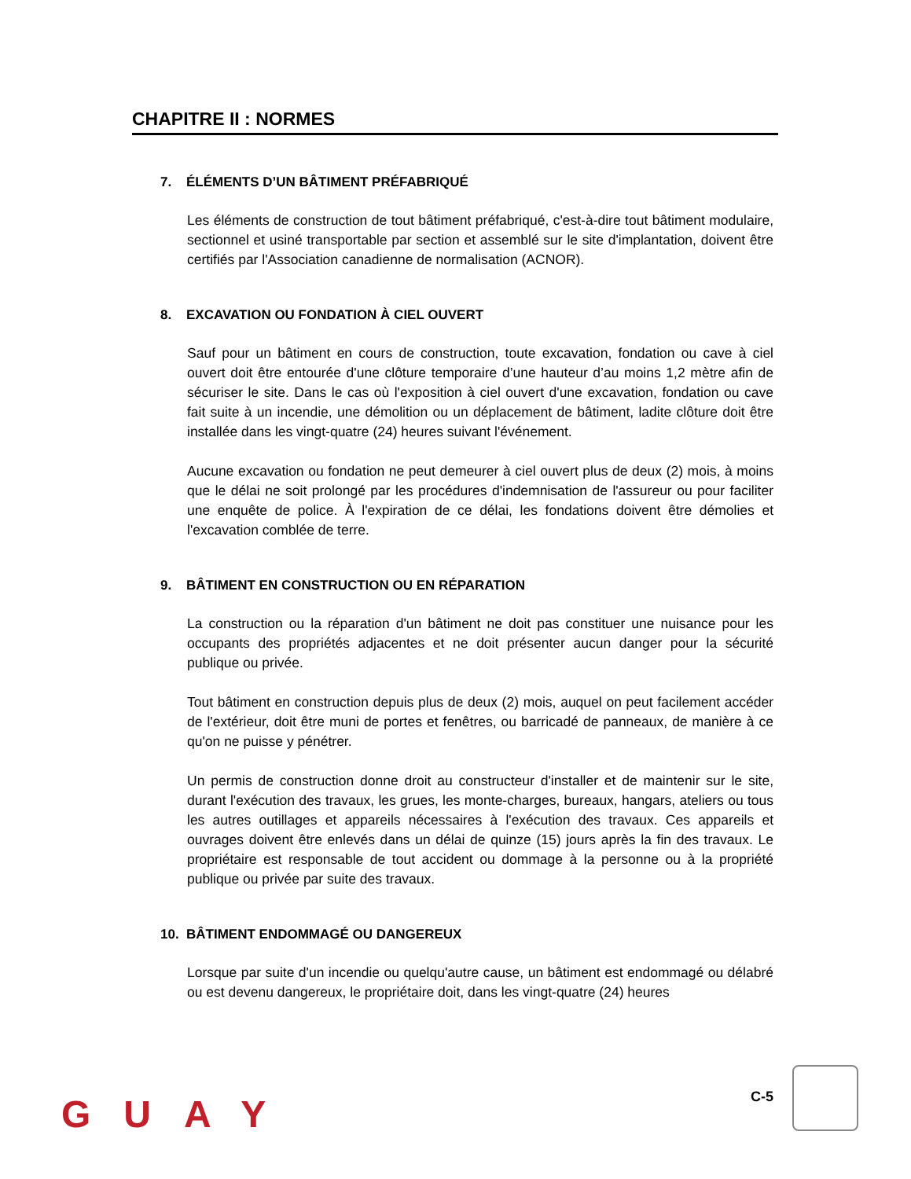CHAPITRE II : NORMES
7. ÉLÉMENTS D’UN BÂTIMENT PRÉFABRIQUÉ
Les éléments de construction de tout bâtiment préfabriqué, c'est-à-dire tout bâtiment modulaire, sectionnel et usiné transportable par section et assemblé sur le site d'implantation, doivent être certifiés par l'Association canadienne de normalisation (ACNOR).
8. EXCAVATION OU FONDATION À CIEL OUVERT
Sauf pour un bâtiment en cours de construction, toute excavation, fondation ou cave à ciel ouvert doit être entourée d'une clôture temporaire d’une hauteur d’au moins 1,2 mètre afin de sécuriser le site. Dans le cas où l'exposition à ciel ouvert d'une excavation, fondation ou cave fait suite à un incendie, une démolition ou un déplacement de bâtiment, ladite clôture doit être installée dans les vingt-quatre (24) heures suivant l'événement.
Aucune excavation ou fondation ne peut demeurer à ciel ouvert plus de deux (2) mois, à moins que le délai ne soit prolongé par les procédures d'indemnisation de l'assureur ou pour faciliter une enquête de police. À l'expiration de ce délai, les fondations doivent être démolies et l'excavation comblée de terre.
9. BÂTIMENT EN CONSTRUCTION OU EN RÉPARATION
La construction ou la réparation d'un bâtiment ne doit pas constituer une nuisance pour les occupants des propriétés adjacentes et ne doit présenter aucun danger pour la sécurité publique ou privée.
Tout bâtiment en construction depuis plus de deux (2) mois, auquel on peut facilement accéder de l'extérieur, doit être muni de portes et fenêtres, ou barricadé de panneaux, de manière à ce qu'on ne puisse y pénétrer.
Un permis de construction donne droit au constructeur d'installer et de maintenir sur le site, durant l'exécution des travaux, les grues, les monte-charges, bureaux, hangars, ateliers ou tous les autres outillages et appareils nécessaires à l'exécution des travaux. Ces appareils et ouvrages doivent être enlevés dans un délai de quinze (15) jours après la fin des travaux. Le propriétaire est responsable de tout accident ou dommage à la personne ou à la propriété publique ou privée par suite des travaux.
10. BÂTIMENT ENDOMMAGÉ OU DANGEREUX
Lorsque par suite d'un incendie ou quelqu'autre cause, un bâtiment est endommagé ou délabré ou est devenu dangereux, le propriétaire doit, dans les vingt-quatre (24) heures
GUAY C-5